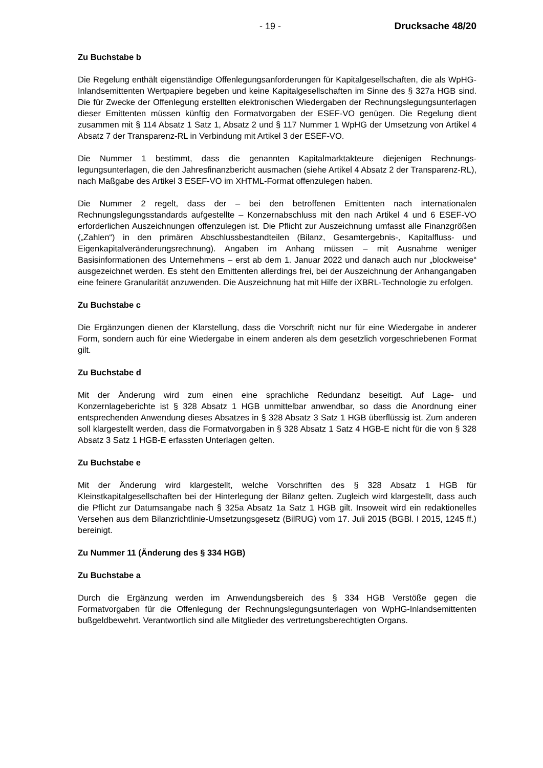- 19 - Drucksache 48/20
Zu Buchstabe b
Die Regelung enthält eigenständige Offenlegungsanforderungen für Kapitalgesellschaf­ten, die als WpHG-Inlandsemittenten Wertpapiere begeben und keine Kapitalgesellschaf­ten im Sinne des § 327a HGB sind. Die für Zwecke der Offenlegung erstellten elektroni­schen Wiedergaben der Rechnungslegungsunterlagen dieser Emittenten müssen künftig den Formatvorgaben der ESEF-VO genügen. Die Regelung dient zusammen mit § 114 Absatz 1 Satz 1, Absatz 2 und § 117 Nummer 1 WpHG der Umsetzung von Artikel 4 Ab­satz 7 der Transparenz-RL in Verbindung mit Artikel 3 der ESEF-VO.
Die Nummer 1 bestimmt, dass die genannten Kapitalmarktakteure diejenigen Rechnungs­legungsunterlagen, die den Jahresfinanzbericht ausmachen (siehe Artikel 4 Absatz 2 der Transparenz-RL), nach Maßgabe des Artikel 3 ESEF-VO im XHTML-Format offenzulegen haben.
Die Nummer 2 regelt, dass der – bei den betroffenen Emittenten nach internationalen Rechnungslegungsstandards aufgestellte – Konzernabschluss mit den nach Artikel 4 und 6 ESEF-VO erforderlichen Auszeichnungen offenzulegen ist. Die Pflicht zur Auszeichnung umfasst alle Finanzgrößen („Zahlen“) in den primären Abschlussbestandteilen (Bilanz, Gesamtergebnis-, Kapitalfluss- und Eigenkapitalveränderungsrechnung). Angaben im Anhang müssen – mit Ausnahme weniger Basisinformationen des Unternehmens – erst ab dem 1. Januar 2022 und danach auch nur „blockweise“ ausgezeichnet werden. Es steht den Emittenten allerdings frei, bei der Auszeichnung der Anhangangaben eine feine­re Granularität anzuwenden. Die Auszeichnung hat mit Hilfe der iXBRL-Technologie zu erfolgen.
Zu Buchstabe c
Die Ergänzungen dienen der Klarstellung, dass die Vorschrift nicht nur für eine Wiederga­be in anderer Form, sondern auch für eine Wiedergabe in einem anderen als dem gesetz­lich vorgeschriebenen Format gilt.
Zu Buchstabe d
Mit der Änderung wird zum einen eine sprachliche Redundanz beseitigt. Auf Lage- und Konzernlageberichte ist § 328 Absatz 1 HGB unmittelbar anwendbar, so dass die Anord­nung einer entsprechenden Anwendung dieses Absatzes in § 328 Absatz 3 Satz 1 HGB überflüssig ist. Zum anderen soll klargestellt werden, dass die Formatvorgaben in § 328 Absatz 1 Satz 4 HGB-E nicht für die von § 328 Absatz 3 Satz 1 HGB-E erfassten Unterla­gen gelten.
Zu Buchstabe e
Mit der Änderung wird klargestellt, welche Vorschriften des § 328 Absatz 1 HGB für Kleinstkapitalgesellschaften bei der Hinterlegung der Bilanz gelten. Zugleich wird klarge­stellt, dass auch die Pflicht zur Datumsangabe nach § 325a Absatz 1a Satz 1 HGB gilt. Insoweit wird ein redaktionelles Versehen aus dem Bilanzrichtlinie-Umsetzungsgesetz (BilRUG) vom 17. Juli 2015 (BGBl. I 2015, 1245 ff.) bereinigt.
Zu Nummer 11 (Änderung des § 334 HGB)
Zu Buchstabe a
Durch die Ergänzung werden im Anwendungsbereich des § 334 HGB Verstöße gegen die Formatvorgaben für die Offenlegung der Rechnungslegungsunterlagen von WpHG-Inlandsemittenten bußgeldbewehrt. Verantwortlich sind alle Mitglieder des vertretungsbe­rechtigten Organs.